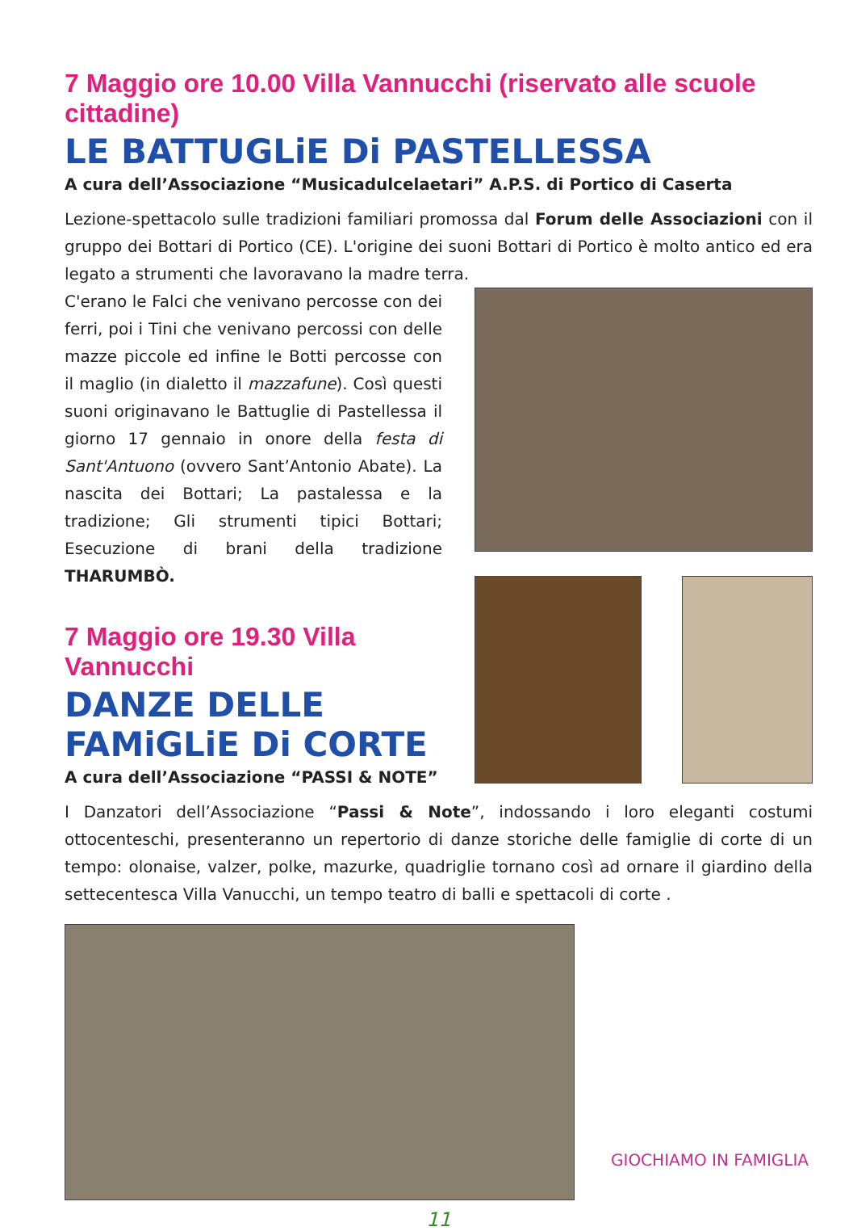7 Maggio ore 10.00 Villa Vannucchi (riservato alle scuole cittadine)
LE BATTUGLiE Di PASTELLESSA
A cura dell’Associazione “Musicadulcelaetari” A.P.S. di Portico di Caserta
Lezione-spettacolo sulle tradizioni familiari promossa dal Forum delle Associazioni con il gruppo dei Bottari di Portico (CE). L'origine dei suoni Bottari di Portico è molto antico ed era legato a strumenti che lavoravano la madre terra.
C'erano le Falci che venivano percosse con dei ferri, poi i Tini che venivano percossi con delle mazze piccole ed infine le Botti percosse con il maglio (in dialetto il mazzafune). Così questi suoni originavano le Battuglie di Pastellessa il giorno 17 gennaio in onore della festa di Sant'Antuono (ovvero Sant’Antonio Abate). La nascita dei Bottari; La pastalessa e la tradizione; Gli strumenti tipici Bottari; Esecuzione di brani della tradizione THARUMBÒ.
7 Maggio ore 19.30 Villa Vannucchi
DANZE DELLE FAMiGLiE Di CORTE
A cura dell’Associazione “PASSI & NOTE”
I Danzatori dell’Associazione “Passi & Note”, indossando i loro eleganti costumi ottocenteschi, presenteranno un repertorio di danze storiche delle famiglie di corte di un tempo: olonaise, valzer, polke, mazurke, quadriglie tornano così ad ornare il giardino della settecentesca Villa Vanucchi, un tempo teatro di balli e spettacoli di corte .
GIOCHIAMO IN FAMIGLIA
11